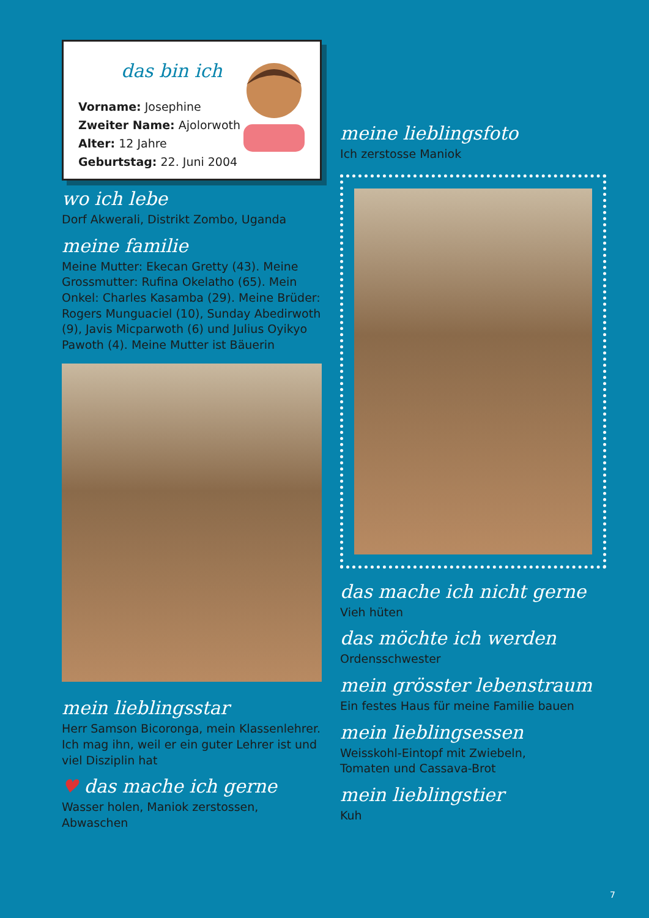das bin ich
Vorname: Josephine
Zweiter Name: Ajolorwoth
Alter: 12 Jahre
Geburtstag: 22. Juni 2004
wo ich lebe
Dorf Akwerali, Distrikt Zombo, Uganda
meine familie
Meine Mutter: Ekecan Gretty (43). Meine Grossmutter: Rufina Okelatho (65). Mein Onkel: Charles Kasamba (29). Meine Brüder: Rogers Munguaciel (10), Sunday Abedirwoth (9), Javis Micparwoth (6) und Julius Oyikyo Pawoth (4). Meine Mutter ist Bäuerin
mein lieblingsstar
Herr Samson Bicoronga, mein Klassenlehrer. Ich mag ihn, weil er ein guter Lehrer ist und viel Disziplin hat
♥ das mache ich gerne
Wasser holen, Maniok zerstossen, Abwaschen
meine lieblingsfoto
Ich zerstosse Maniok
das mache ich nicht gerne
Vieh hüten
das möchte ich werden
Ordensschwester
mein grösster lebenstraum
Ein festes Haus für meine Familie bauen
mein lieblingsessen
Weisskohl-Eintopf mit Zwiebeln,
Tomaten und Cassava-Brot
mein lieblingstier
Kuh
7